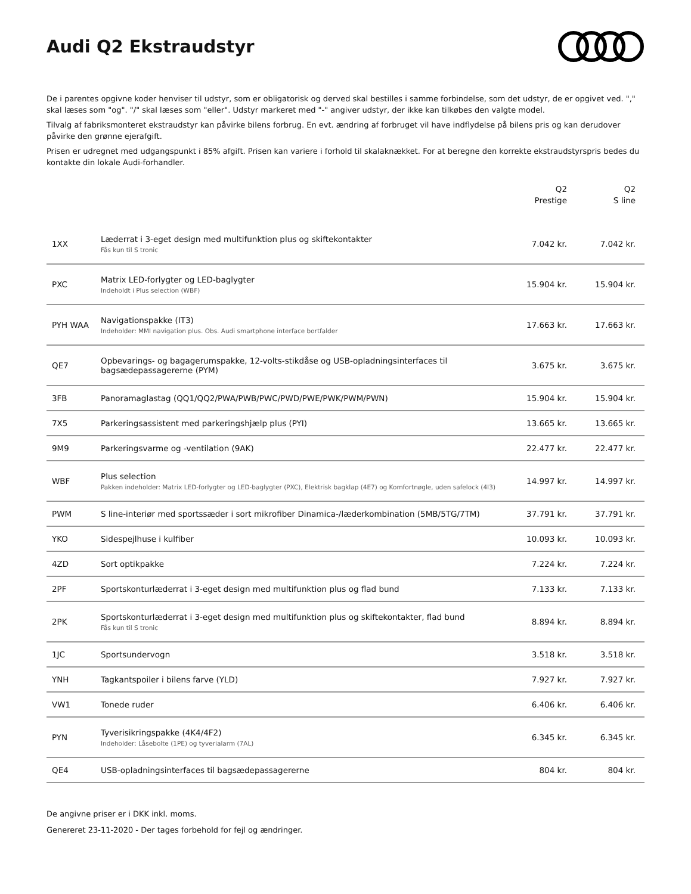Audi Q2 Ekstraudstyr
De i parentes opgivne koder henviser til udstyr, som er obligatorisk og derved skal bestilles i samme forbindelse, som det udstyr, de er opgivet ved. "," skal læses som "og". "/" skal læses som "eller". Udstyr markeret med "-" angiver udstyr, der ikke kan tilkøbes den valgte model.
Tilvalg af fabriksmonteret ekstraudstyr kan påvirke bilens forbrug. En evt. ændring af forbruget vil have indflydelse på bilens pris og kan derudover påvirke den grønne ejerafgift.
Prisen er udregnet med udgangspunkt i 85% afgift. Prisen kan variere i forhold til skalaknækket. For at beregne den korrekte ekstraudstyrspris bedes du kontakte din lokale Audi-forhandler.
| | | Q2 Prestige | Q2 S line |
| --- | --- | --- | --- |
| 1XX | Læderrat i 3-eget design med multifunktion plus og skiftekontakter Fås kun til S tronic | 7.042 kr. | 7.042 kr. |
| PXC | Matrix LED-forlygter og LED-baglygter Indeholdt i Plus selection (WBF) | 15.904 kr. | 15.904 kr. |
| PYH WAA | Navigationspakke (IT3) Indeholder: MMI navigation plus. Obs. Audi smartphone interface bortfalder | 17.663 kr. | 17.663 kr. |
| QE7 | Opbevarings- og bagagerumspakke, 12-volts-stikdåse og USB-opladningsinterfaces til bagsædepassagererne (PYM) | 3.675 kr. | 3.675 kr. |
| 3FB | Panoramaglastag (QQ1/QQ2/PWA/PWB/PWC/PWD/PWE/PWK/PWM/PWN) | 15.904 kr. | 15.904 kr. |
| 7X5 | Parkeringsassistent med parkeringshjælp plus (PYI) | 13.665 kr. | 13.665 kr. |
| 9M9 | Parkeringsvarme og -ventilation (9AK) | 22.477 kr. | 22.477 kr. |
| WBF | Plus selection Pakken indeholder: Matrix LED-forlygter og LED-baglygter (PXC), Elektrisk bagklap (4E7) og Komfortnøgle, uden safelock (4I3) | 14.997 kr. | 14.997 kr. |
| PWM | S line-interiør med sportssæder i sort mikrofiber Dinamica-/læderkombination (5MB/5TG/7TM) | 37.791 kr. | 37.791 kr. |
| YKO | Sidespejlhuse i kulfiber | 10.093 kr. | 10.093 kr. |
| 4ZD | Sort optikpakke | 7.224 kr. | 7.224 kr. |
| 2PF | Sportskonturlæderrat i 3-eget design med multifunktion plus og flad bund | 7.133 kr. | 7.133 kr. |
| 2PK | Sportskonturlæderrat i 3-eget design med multifunktion plus og skiftekontakter, flad bund Fås kun til S tronic | 8.894 kr. | 8.894 kr. |
| 1JC | Sportsundervogn | 3.518 kr. | 3.518 kr. |
| YNH | Tagkantspoiler i bilens farve (YLD) | 7.927 kr. | 7.927 kr. |
| VW1 | Tonede ruder | 6.406 kr. | 6.406 kr. |
| PYN | Tyverisikringspakke (4K4/4F2) Indeholder: Låsebolte (1PE) og tyverialarm (7AL) | 6.345 kr. | 6.345 kr. |
| QE4 | USB-opladningsinterfaces til bagsædepassagererne | 804 kr. | 804 kr. |
De angivne priser er i DKK inkl. moms.
Genereret 23-11-2020 - Der tages forbehold for fejl og ændringer.